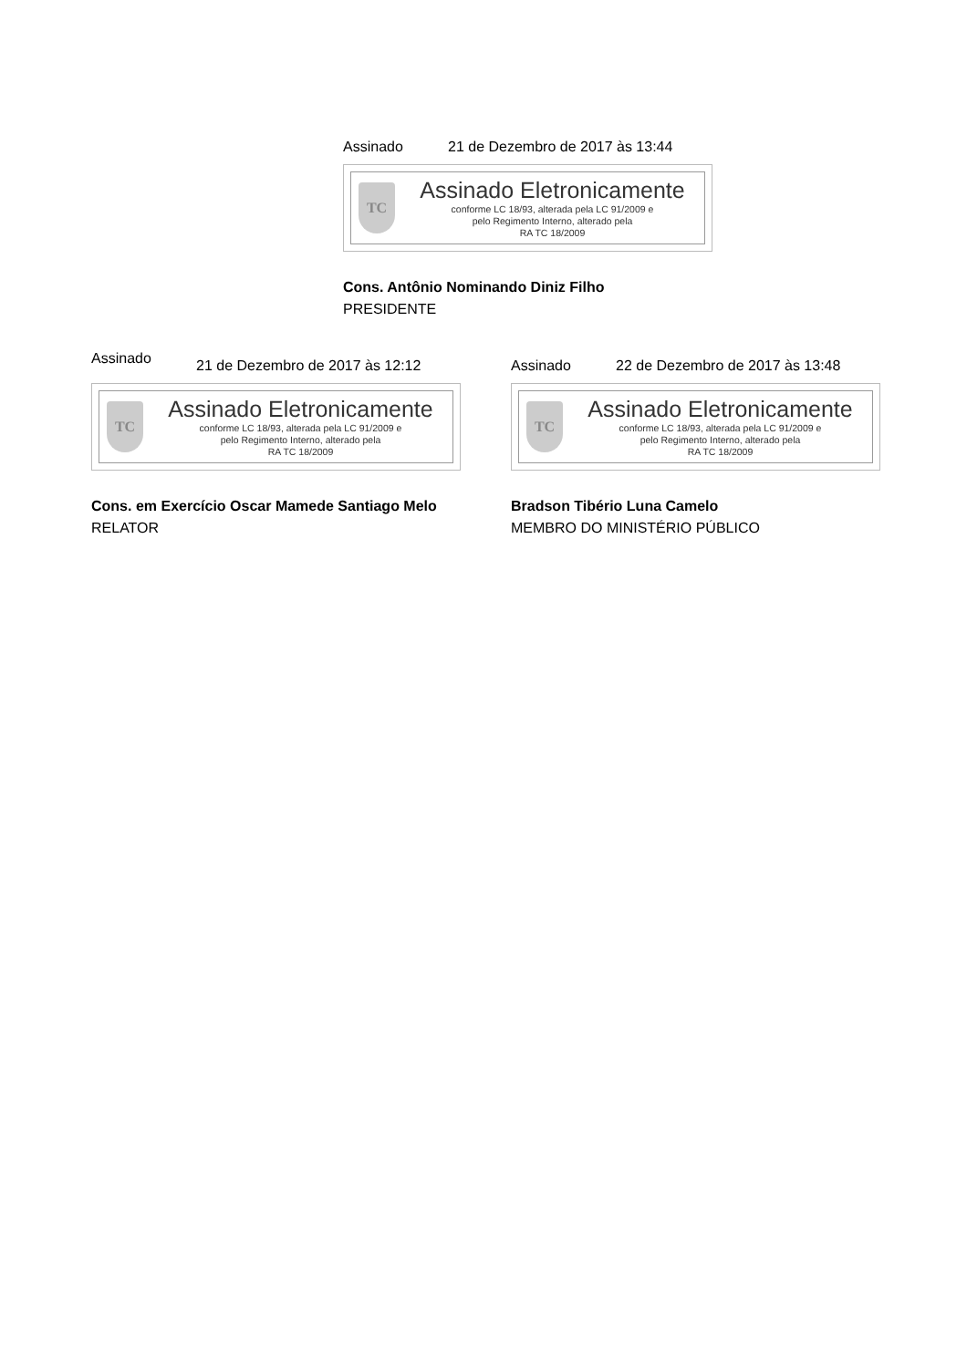Assinado 21 de Dezembro de 2017 às 13:44
TC
Assinado Eletronicamente
conforme LC 18/93, alterada pela LC 91/2009 e
pelo Regimento Interno, alterado pela
RA TC 18/2009
Cons. Antônio Nominando Diniz Filho
PRESIDENTE
Assinado 21 de Dezembro de 2017 às 12:12
TC
Assinado Eletronicamente
conforme LC 18/93, alterada pela LC 91/2009 e
pelo Regimento Interno, alterado pela
RA TC 18/2009
Cons. em Exercício Oscar Mamede Santiago Melo
RELATOR
Assinado 22 de Dezembro de 2017 às 13:48
TC
Assinado Eletronicamente
conforme LC 18/93, alterada pela LC 91/2009 e
pelo Regimento Interno, alterado pela
RA TC 18/2009
Bradson Tibério Luna Camelo
MEMBRO DO MINISTÉRIO PÚBLICO